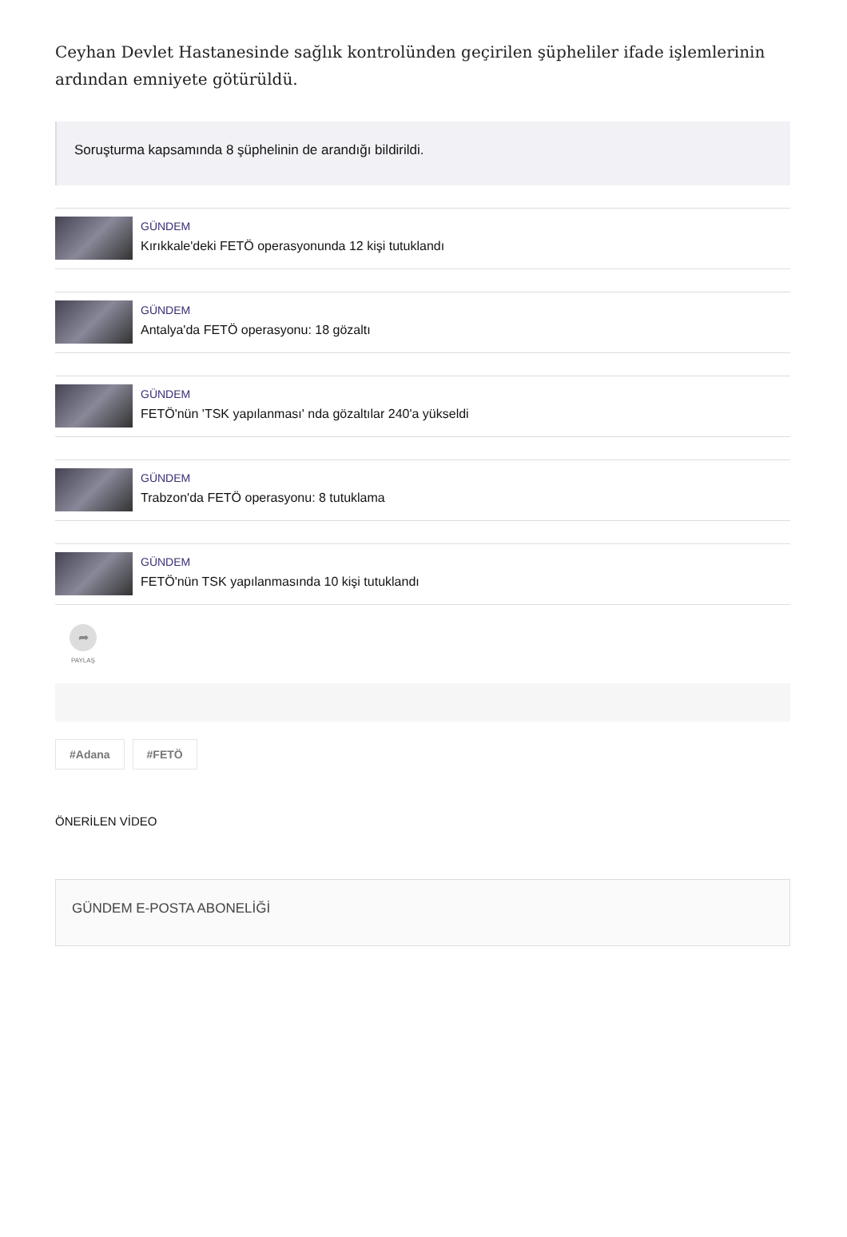Ceyhan Devlet Hastanesinde sağlık kontrolünden geçirilen şüpheliler ifade işlemlerinin ardından emniyete götürüldü.
Soruşturma kapsamında 8 şüphelinin de arandığı bildirildi.
GÜNDEM
Kırıkkale'deki FETÖ operasyonunda 12 kişi tutuklandı
GÜNDEM
Antalya'da FETÖ operasyonu: 18 gözaltı
GÜNDEM
FETÖ'nün 'TSK yapılanması' nda gözaltılar 240'a yükseldi
GÜNDEM
Trabzon'da FETÖ operasyonu: 8 tutuklama
GÜNDEM
FETÖ'nün TSK yapılanmasında 10 kişi tutuklandı
➦
PAYLAŞ
#Adana #FETÖ
ÖNERİLEN VİDEO
GÜNDEM E-POSTA ABONELİĞİ